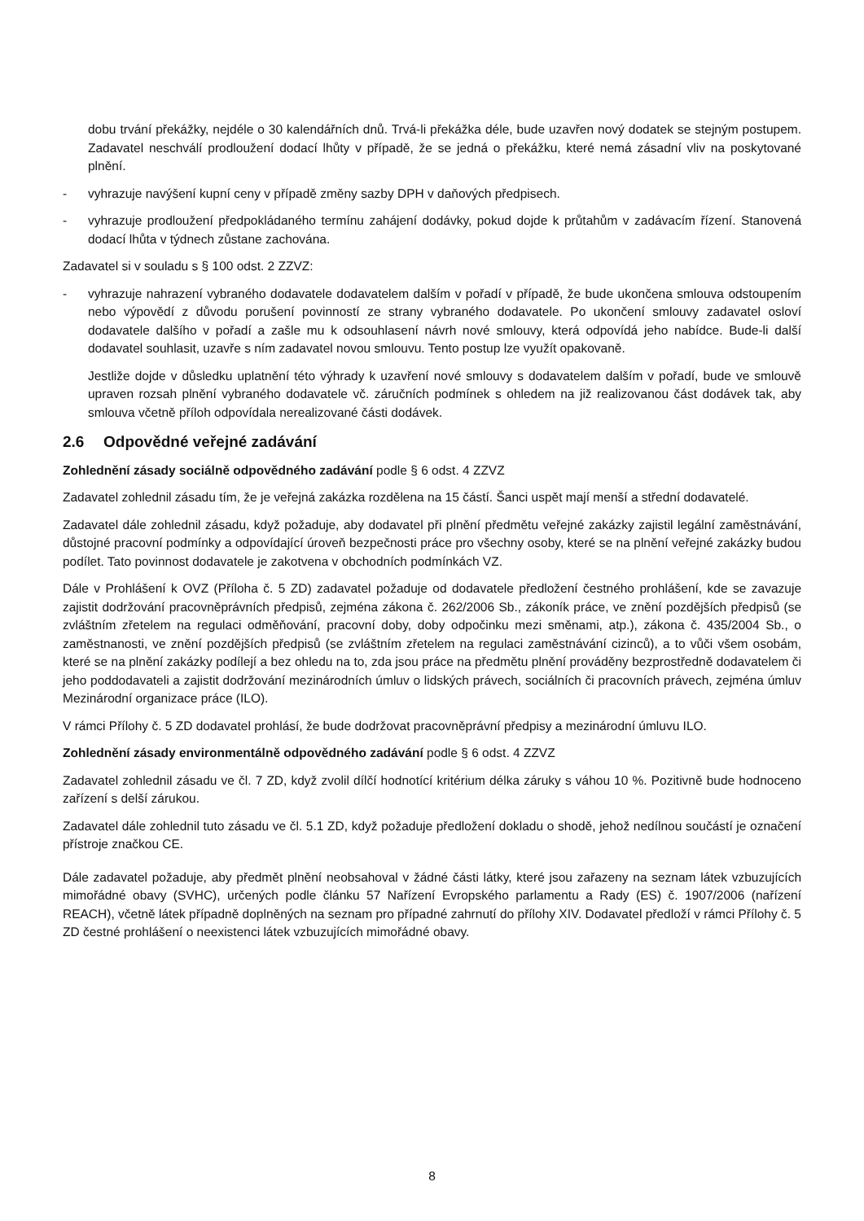dobu trvání překážky, nejdéle o 30 kalendářních dnů. Trvá-li překážka déle, bude uzavřen nový dodatek se stejným postupem. Zadavatel neschválí prodloužení dodací lhůty v případě, že se jedná o překážku, které nemá zásadní vliv na poskytované plnění.
- vyhrazuje navýšení kupní ceny v případě změny sazby DPH v daňových předpisech.
- vyhrazuje prodloužení předpokládaného termínu zahájení dodávky, pokud dojde k průtahům v zadávacím řízení. Stanovená dodací lhůta v týdnech zůstane zachována.
Zadavatel si v souladu s § 100 odst. 2 ZZVZ:
- vyhrazuje nahrazení vybraného dodavatele dodavatelem dalším v pořadí v případě, že bude ukončena smlouva odstoupením nebo výpovědí z důvodu porušení povinností ze strany vybraného dodavatele. Po ukončení smlouvy zadavatel osloví dodavatele dalšího v pořadí a zašle mu k odsouhlasení návrh nové smlouvy, která odpovídá jeho nabídce. Bude-li další dodavatel souhlasit, uzavře s ním zadavatel novou smlouvu. Tento postup lze využít opakovaně.
Jestliže dojde v důsledku uplatnění této výhrady k uzavření nové smlouvy s dodavatelem dalším v pořadí, bude ve smlouvě upraven rozsah plnění vybraného dodavatele vč. záručních podmínek s ohledem na již realizovanou část dodávek tak, aby smlouva včetně příloh odpovídala nerealizované části dodávek.
2.6 Odpovědné veřejné zadávání
Zohlednění zásady sociálně odpovědného zadávání podle § 6 odst. 4 ZZVZ
Zadavatel zohlednil zásadu tím, že je veřejná zakázka rozdělena na 15 částí. Šanci uspět mají menší a střední dodavatelé.
Zadavatel dále zohlednil zásadu, když požaduje, aby dodavatel při plnění předmětu veřejné zakázky zajistil legální zaměstnávání, důstojné pracovní podmínky a odpovídající úroveň bezpečnosti práce pro všechny osoby, které se na plnění veřejné zakázky budou podílet. Tato povinnost dodavatele je zakotvena v obchodních podmínkách VZ.
Dále v Prohlášení k OVZ (Příloha č. 5 ZD) zadavatel požaduje od dodavatele předložení čestného prohlášení, kde se zavazuje zajistit dodržování pracovněprávních předpisů, zejména zákona č. 262/2006 Sb., zákoník práce, ve znění pozdějších předpisů (se zvláštním zřetelem na regulaci odměňování, pracovní doby, doby odpočinku mezi směnami, atp.), zákona č. 435/2004 Sb., o zaměstnanosti, ve znění pozdějších předpisů (se zvláštním zřetelem na regulaci zaměstnávání cizinců), a to vůči všem osobám, které se na plnění zakázky podílejí a bez ohledu na to, zda jsou práce na předmětu plnění prováděny bezprostředně dodavatelem či jeho poddodavateli a zajistit dodržování mezinárodních úmluv o lidských právech, sociálních či pracovních právech, zejména úmluv Mezinárodní organizace práce (ILO).
V rámci Přílohy č. 5 ZD dodavatel prohlásí, že bude dodržovat pracovněprávní předpisy a mezinárodní úmluvu ILO.
Zohlednění zásady environmentálně odpovědného zadávání podle § 6 odst. 4 ZZVZ
Zadavatel zohlednil zásadu ve čl. 7 ZD, když zvolil dílčí hodnotící kritérium délka záruky s váhou 10 %. Pozitivně bude hodnoceno zařízení s delší zárukou.
Zadavatel dále zohlednil tuto zásadu ve čl. 5.1 ZD, když požaduje předložení dokladu o shodě, jehož nedílnou součástí je označení přístroje značkou CE.
Dále zadavatel požaduje, aby předmět plnění neobsahoval v žádné části látky, které jsou zařazeny na seznam látek vzbuzujících mimořádné obavy (SVHC), určených podle článku 57 Nařízení Evropského parlamentu a Rady (ES) č. 1907/2006 (nařízení REACH), včetně látek případně doplněných na seznam pro případné zahrnutí do přílohy XIV. Dodavatel předloží v rámci Přílohy č. 5 ZD čestné prohlášení o neexistenci látek vzbuzujících mimořádné obavy.
8